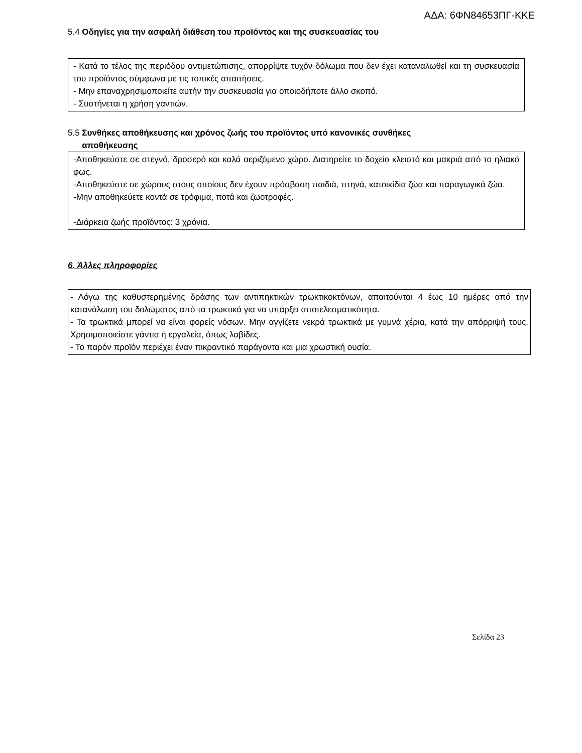ΑΔΑ: 6ΦΝ84653ΠΓ-ΚΚΕ
5.4 Οδηγίες για την ασφαλή διάθεση του προϊόντος και της συσκευασίας του
- Κατά το τέλος της περιόδου αντιμετώπισης, απορρίψτε τυχόν δόλωμα που δεν έχει καταναλωθεί και τη συσκευασία του προϊόντος σύμφωνα με τις τοπικές απαιτήσεις.
- Μην επαναχρησιμοποιείτε αυτήν την συσκευασία για οποιοδήποτε άλλο σκοπό.
- Συστήνεται η χρήση γαντιών.
5.5 Συνθήκες αποθήκευσης και χρόνος ζωής του προϊόντος υπό κανονικές συνθήκες
αποθήκευσης
-Αποθηκεύστε σε στεγνό, δροσερό και καλά αεριζόμενο χώρο. Διατηρείτε το δοχείο κλειστό και μακριά από το ηλιακό φως.
-Αποθηκεύστε σε χώρους στους οποίους δεν έχουν πρόσβαση παιδιά, πτηνά, κατοικίδια ζώα και παραγωγικά ζώα.
-Μην αποθηκεύετε κοντά σε τρόφιμα, ποτά και ζωοτροφές.
-Διάρκεια ζωής προϊόντος: 3 χρόνια.
6. Άλλες πληροφορίες
- Λόγω της καθυστερημένης δράσης των αντιπηκτικών τρωκτικοκτόνων, απαιτούνται 4 έως 10 ημέρες από την κατανάλωση του δολώματος από τα τρωκτικά για να υπάρξει αποτελεσματικότητα.
- Τα τρωκτικά μπορεί να είναι φορείς νόσων. Μην αγγίζετε νεκρά τρωκτικά με γυμνά χέρια, κατά την απόρριψή τους. Χρησιμοποιείστε γάντια ή εργαλεία, όπως λαβίδες.
- Το παρόν προϊόν περιέχει έναν πικραντικό παράγοντα και μια χρωστική ουσία.
Σελίδα 23